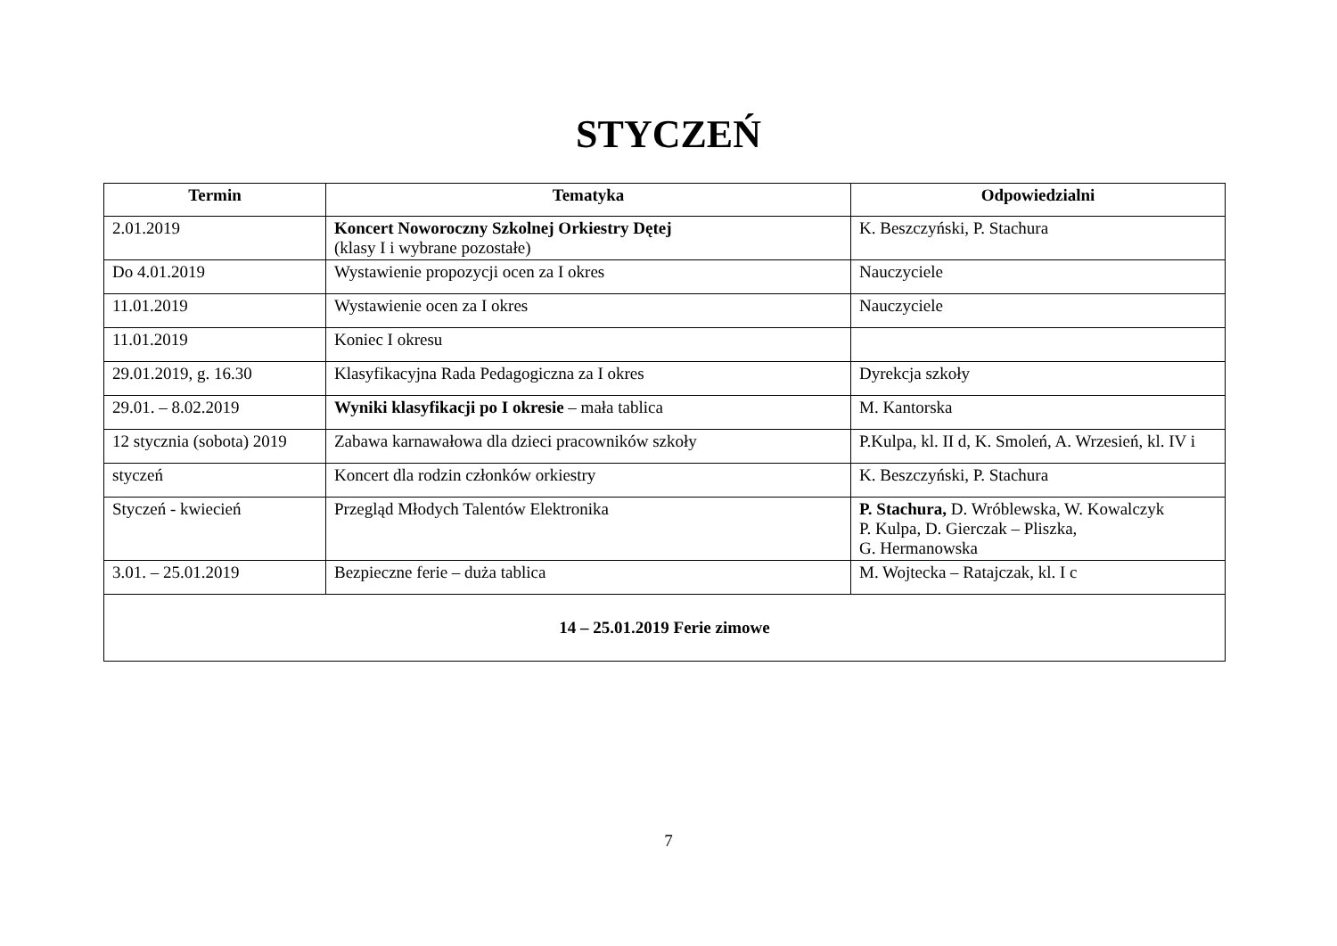STYCZEŃ
| Termin | Tematyka | Odpowiedzialni |
| --- | --- | --- |
| 2.01.2019 | Koncert Noworoczny Szkolnej Orkiestry Dętej (klasy I i wybrane pozostałe) | K. Beszczyński, P. Stachura |
| Do 4.01.2019 | Wystawienie propozycji ocen za I okres | Nauczyciele |
| 11.01.2019 | Wystawienie ocen za I okres | Nauczyciele |
| 11.01.2019 | Koniec I okresu | |
| 29.01.2019, g. 16.30 | Klasyfikacyjna Rada Pedagogiczna za I okres | Dyrekcja szkoły |
| 29.01. – 8.02.2019 | Wyniki klasyfikacji po I okresie – mała tablica | M. Kantorska |
| 12 stycznia (sobota) 2019 | Zabawa karnawałowa dla dzieci pracowników szkoły | P.Kulpa, kl. II d, K. Smoleń, A. Wrzesień, kl. IV i |
| styczeń | Koncert dla rodzin członków orkiestry | K. Beszczyński, P. Stachura |
| Styczeń - kwiecień | Przegląd Młodych Talentów Elektronika | P. Stachura, D. Wróblewska, W. Kowalczyk P. Kulpa, D. Gierczak – Pliszka, G. Hermanowska |
| 3.01. – 25.01.2019 | Bezpieczne ferie – duża tablica | M. Wojtecka – Ratajczak, kl. I c |
| 14 – 25.01.2019 Ferie zimowe | | |
7